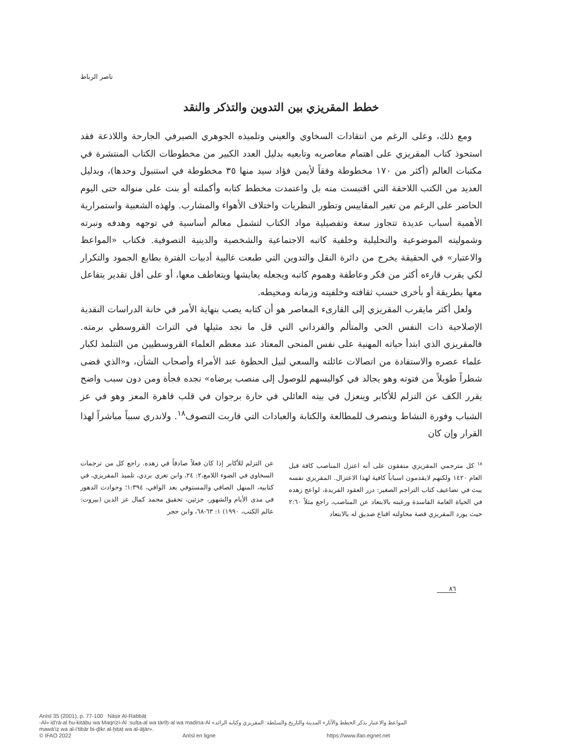ناصر الرباط
خطط المقريزي بين التدوين والتذكر والنقد
ومع ذلك، وعلى الرغم من انتقادات السخاوي والعيني وتلميذه الجوهري الصيرفي الجارحة واللاذعة فقد استحوذ كتاب المقريزي على اهتمام معاصريه وتابعيه بدليل العدد الكبير من مخطوطات الكتاب المنتشرة في مكتبات العالم (أكثر من ١٧٠ مخطوطة وفقاً لأيمن فؤاد سيد منها ٣٥ مخطوطة في استنبول وحدها)، وبدليل العديد من الكتب اللاحقة التي اقتبست منه بل واعتمدت مخطط كتابه وأكملته أو بنت على منواله حتى اليوم الحاضر على الرغم من تغير المقاييس وتطور النظريات واختلاف الأهواء والمشارب. ولهذه الشعبية واستمرارية الأهمية أسباب عديدة تتجاوز سعة وتفصيلية مواد الكتاب لتشمل معالم أساسية في توجهه وهدفه ونبرته وشموليته الموضوعية والتحليلية وخلفية كاتبه الاجتماعية والشخصية والدينية التصوفية. فكتاب «المواعظ والاعتبار» في الحقيقة يخرج من دائرة النقل والتدوين التي طبعت غالبية أدبيات الفترة بطابع الجمود والتكرار لكي يقرب قارءه أكثر من فكر وعاطفة وهموم كاتبه ويجعله يعايشها ويتعاطف معها، أو على أقل تقدير يتفاعل معها بطريقة أو بأخرى حسب ثقافته وخلفيته وزمانه ومحيطه.
ولعل أكثر مايقرب المقريزي إلى القارىء المعاصر هو أن كتابه يصب بنهاية الأمر في خانة الدراسات النقدية الإصلاحية ذات النفس الحي والمتألم والفرداني التي قل ما نجد مثيلها في التراث القروسطي برمته. فالمقريزي الذي ابتدأ حياته المهنية على نفس المنحى المعتاد عند معظم العلماء القروسطيين من التتلمذ لكبار علماء عصره والاستفادة من اتصالات عائلته والسعي لنيل الحظوة عند الأمراء وأصحاب الشأن، و«الذي قضى شطراً طويلاً من فتوته وهو يجالد في كواليسهم للوصول إلى منصب يرضاه» نجده فجأة ومن دون سبب واضح يقرر الكف عن التزلم للأكابر وينعزل في بيته العائلي في حارة برجوان في قلب قاهرة المعز وهو في عز الشباب وفورة النشاط وينصرف للمطالعة والكتابة والعبادات التي قاربت التصوف<sup>١٨</sup>. ولاندري سبباً مباشراً لهذا القرار وإن كان
<sup>١٨</sup> كل مترجمي المقريزي متفقون على أنه اعتزل المناصب كافة قبل العام ١٤٢٠ ولكنهم لايقدمون اسباباً كافية لهذا الاعتزال. المقريزي نفسه يبث في تضاعيف كتاب التراجم الصغير: درر العقود الفريدة، لواعج زهده في الحياة العامة الفاسدة ورغبته بالابتعاد عن المناصب، راجع مثلاً ٢:٦٠ حيث يورد المقريزي قصة محاولته اقناع صديق له بالابتعاد
عن التزلم للأكابر إذا كان فعلاً صادقاً في زهده. راجع كل من ترجمات السخاوي في الضوء اللامع،٢: ٢٤، وابن تغري بردي، تلميذ المقريزي، في كتابيه، المنهل الصافي والمستوفي بعد الوافي، ١:٣٩٤؛ وحوادث الدهور في مدى الأيام والشهور، جزئين، تحقيق محمد كمال عز الدين (بيروت: عالم الكتب، ١٩٩٠) ١: ٦٣-٦٨، وابن حجر
٨٦
AnIsl 35 (2001), p. 77-100 Nāṣir Al-Rabbāṭ
-Al» id‘rā-al hu-kitābu wa Maqrīzī-Al :sulṭa-al wa tārīḫ-al wa madīna-Al «المواعظ والاعتبار بذكر الخطط والآثار» المدينة والتاريخ والسلطة: المقريزي وكتابه الرائد
mawā‘iẓ wa al-i‘tibār bi-ḏikr al-ḫiṭaṭ wa al-āṯār».
© IFAO 2022 AnIsl en ligne https://www.ifao.egnet.net